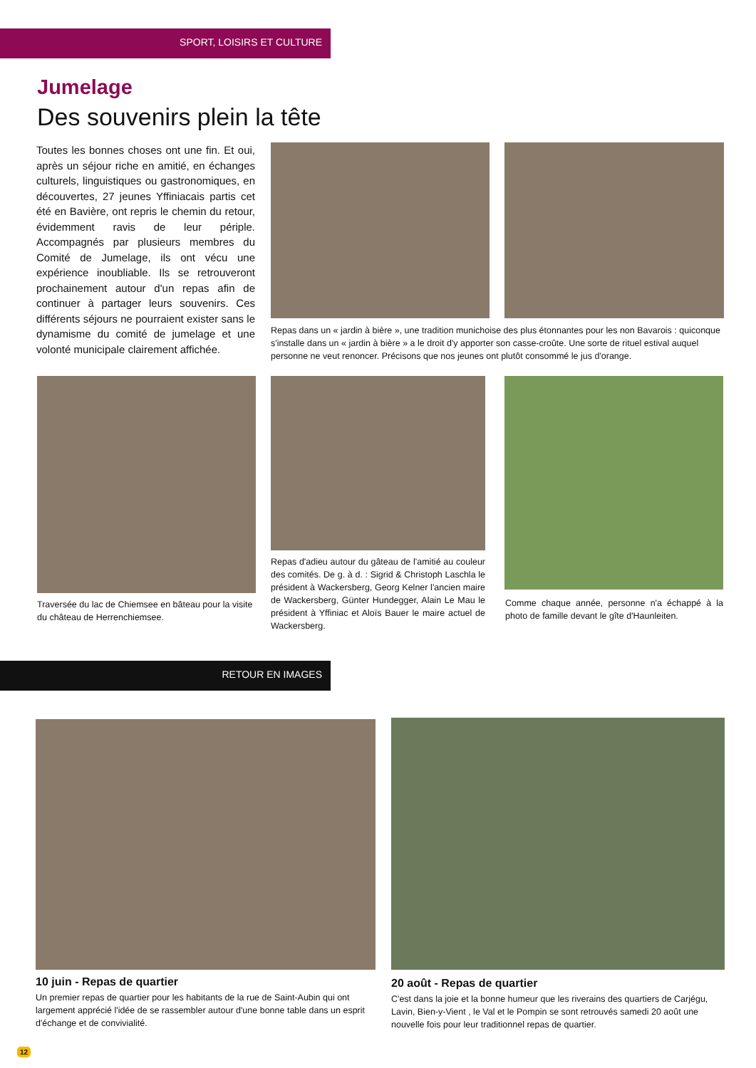SPORT, LOISIRS ET CULTURE
Jumelage
Des souvenirs plein la tête
Toutes les bonnes choses ont une fin. Et oui, après un séjour riche en amitié, en échanges culturels, linguistiques ou gastronomiques, en découvertes, 27 jeunes Yffiniacais partis cet été en Bavière, ont repris le chemin du retour, évidemment ravis de leur périple. Accompagnés par plusieurs membres du Comité de Jumelage, ils ont vécu une expérience inoubliable. Ils se retrouveront prochainement autour d'un repas afin de continuer à partager leurs souvenirs. Ces différents séjours ne pourraient exister sans le dynamisme du comité de jumelage et une volonté municipale clairement affichée.
Repas dans un « jardin à bière », une tradition munichoise des plus étonnantes pour les non Bavarois : quiconque s'installe dans un « jardin à bière » a le droit d'y apporter son casse-croûte. Une sorte de rituel estival auquel personne ne veut renoncer. Précisons que nos jeunes ont plutôt consommé le jus d'orange.
Traversée du lac de Chiemsee en bâteau pour la visite du château de Herrenchiemsee.
Repas d'adieu autour du gâteau de l'amitié au couleur des comités. De g. à d. : Sigrid & Christoph Laschla le président à Wackersberg, Georg Kelner l'ancien maire de Wackersberg, Günter Hundegger, Alain Le Mau le président à Yffiniac et Aloïs Bauer le maire actuel de Wackersberg.
Comme chaque année, personne n'a échappé à la photo de famille devant le gîte d'Haunleiten.
RETOUR EN IMAGES
10 juin - Repas de quartier
Un premier repas de quartier pour les habitants de la rue de Saint-Aubin qui ont largement apprécié l'idée de se rassembler autour d'une bonne table dans un esprit d'échange et de convivialité.
20 août - Repas de quartier
C'est dans la joie et la bonne humeur que les riverains des quartiers de Carjégu, Lavin, Bien-y-Vient , le Val et le Pompin se sont retrouvés samedi 20 août une nouvelle fois pour leur traditionnel repas de quartier.
12